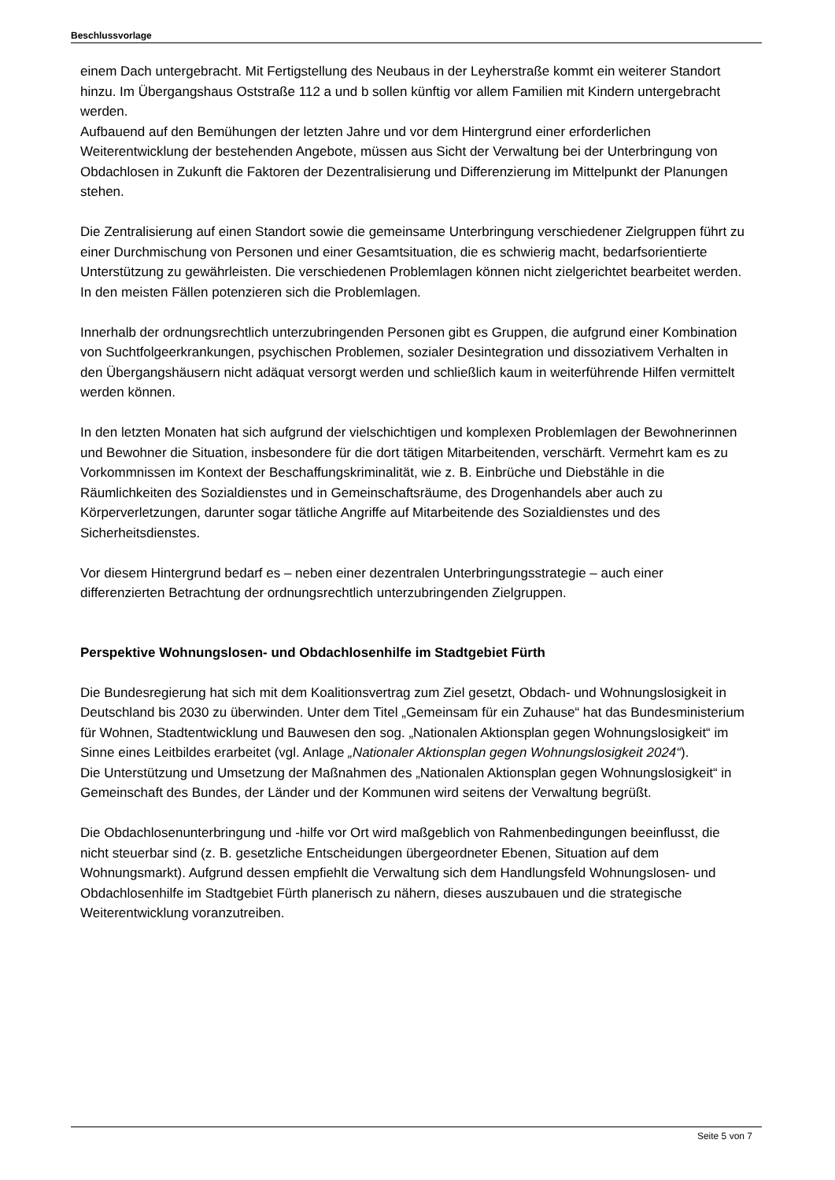Beschlussvorlage
einem Dach untergebracht. Mit Fertigstellung des Neubaus in der Leyherstraße kommt ein weiterer Standort hinzu. Im Übergangshaus Oststraße 112 a und b sollen künftig vor allem Familien mit Kindern untergebracht werden.
Aufbauend auf den Bemühungen der letzten Jahre und vor dem Hintergrund einer erforderlichen Weiterentwicklung der bestehenden Angebote, müssen aus Sicht der Verwaltung bei der Unterbringung von Obdachlosen in Zukunft die Faktoren der Dezentralisierung und Differenzierung im Mittelpunkt der Planungen stehen.
Die Zentralisierung auf einen Standort sowie die gemeinsame Unterbringung verschiedener Zielgruppen führt zu einer Durchmischung von Personen und einer Gesamtsituation, die es schwierig macht, bedarfsorientierte Unterstützung zu gewährleisten. Die verschiedenen Problemlagen können nicht zielgerichtet bearbeitet werden. In den meisten Fällen potenzieren sich die Problemlagen.
Innerhalb der ordnungsrechtlich unterzubringenden Personen gibt es Gruppen, die aufgrund einer Kombination von Suchtfolgeerkrankungen, psychischen Problemen, sozialer Desintegration und dissoziativem Verhalten in den Übergangshäusern nicht adäquat versorgt werden und schließlich kaum in weiterführende Hilfen vermittelt werden können.
In den letzten Monaten hat sich aufgrund der vielschichtigen und komplexen Problemlagen der Bewohnerinnen und Bewohner die Situation, insbesondere für die dort tätigen Mitarbeitenden, verschärft. Vermehrt kam es zu Vorkommnissen im Kontext der Beschaffungskriminalität, wie z. B. Einbrüche und Diebstähle in die Räumlichkeiten des Sozialdienstes und in Gemeinschaftsräume, des Drogenhandels aber auch zu Körperverletzungen, darunter sogar tätliche Angriffe auf Mitarbeitende des Sozialdienstes und des Sicherheitsdienstes.
Vor diesem Hintergrund bedarf es – neben einer dezentralen Unterbringungsstrategie – auch einer differenzierten Betrachtung der ordnungsrechtlich unterzubringenden Zielgruppen.
Perspektive Wohnungslosen- und Obdachlosenhilfe im Stadtgebiet Fürth
Die Bundesregierung hat sich mit dem Koalitionsvertrag zum Ziel gesetzt, Obdach- und Wohnungslosigkeit in Deutschland bis 2030 zu überwinden. Unter dem Titel „Gemeinsam für ein Zuhause“ hat das Bundesministerium für Wohnen, Stadtentwicklung und Bauwesen den sog. „Nationalen Aktionsplan gegen Wohnungslosigkeit“ im Sinne eines Leitbildes erarbeitet (vgl. Anlage „Nationaler Aktionsplan gegen Wohnungslosigkeit 2024“).
Die Unterstützung und Umsetzung der Maßnahmen des „Nationalen Aktionsplan gegen Wohnungslosigkeit“ in Gemeinschaft des Bundes, der Länder und der Kommunen wird seitens der Verwaltung begrüßt.
Die Obdachlosenunterbringung und -hilfe vor Ort wird maßgeblich von Rahmenbedingungen beeinflusst, die nicht steuerbar sind (z. B. gesetzliche Entscheidungen übergeordneter Ebenen, Situation auf dem Wohnungsmarkt). Aufgrund dessen empfiehlt die Verwaltung sich dem Handlungsfeld Wohnungslosen- und Obdachlosenhilfe im Stadtgebiet Fürth planerisch zu nähern, dieses auszubauen und die strategische Weiterentwicklung voranzutreiben.
Seite 5 von 7